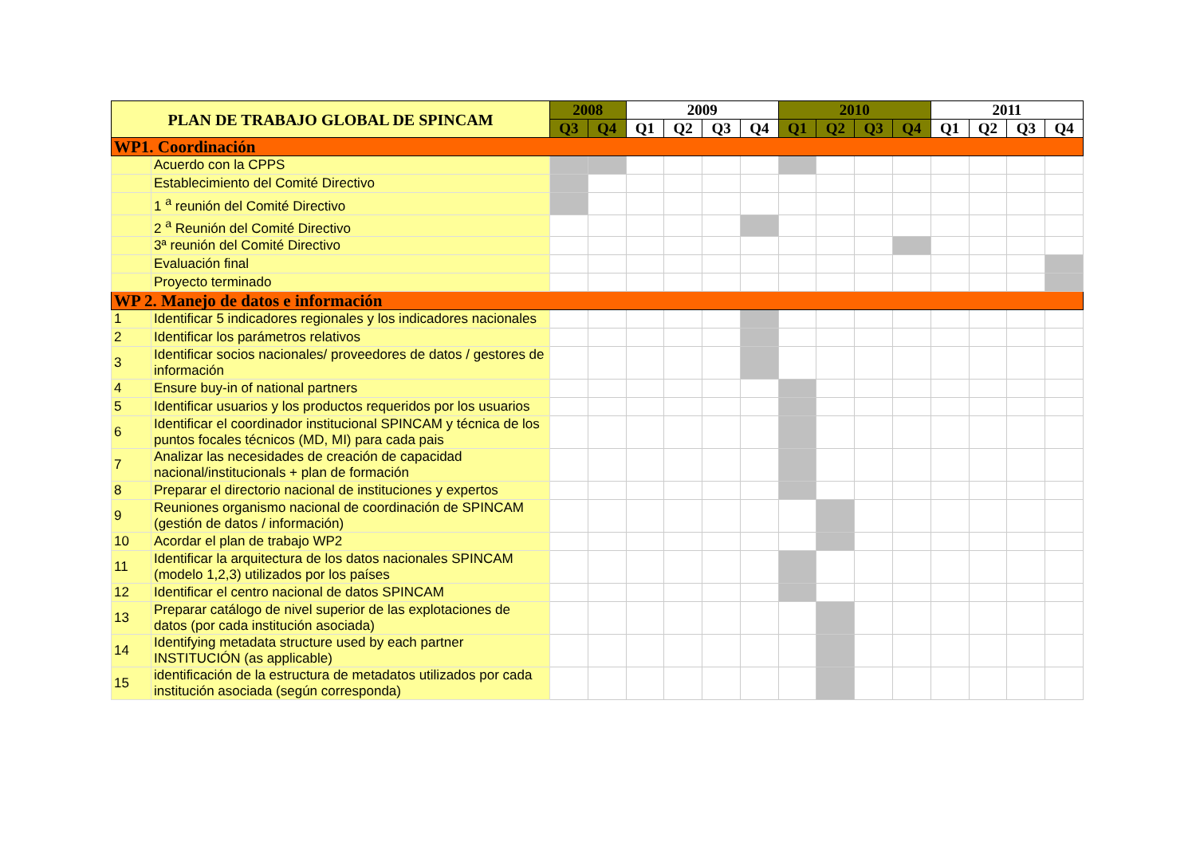| PLAN DE TRABAJO GLOBAL DE SPINCAM | | 2008 | | 2009 | | | | 2010 | | | | 2011 | | | |
| --- | --- | --- | --- | --- | --- | --- | --- | --- | --- | --- | --- | --- | --- | --- | --- |
| | | Q3 | Q4 | Q1 | Q2 | Q3 | Q4 | Q1 | Q2 | Q3 | Q4 | Q1 | Q2 | Q3 | Q4 |
| WP1. Coordinación | | | | | | | | | | | | | | | |
| | Acuerdo con la CPPS | | | | | | | | | | | | | | |
| | Establecimiento del Comité Directivo | | | | | | | | | | | | | | |
| | 1 <sup>a</sup> reunión del Comité Directivo | | | | | | | | | | | | | | |
| | 2 <sup>a</sup> Reunión del Comité Directivo | | | | | | | | | | | | | | |
| | 3ª reunión del Comité Directivo | | | | | | | | | | | | | | |
| | Evaluación final | | | | | | | | | | | | | | |
| | Proyecto terminado | | | | | | | | | | | | | | |
| WP 2. Manejo de datos e información | | | | | | | | | | | | | | | |
| 1 | Identificar 5 indicadores regionales y los indicadores nacionales | | | | | | | | | | | | | | |
| 2 | Identificar los parámetros relativos | | | | | | | | | | | | | | |
| 3 | Identificar socios nacionales/ proveedores de datos / gestores de información | | | | | | | | | | | | | | |
| 4 | Ensure buy-in of national partners | | | | | | | | | | | | | | |
| 5 | Identificar usuarios y los productos requeridos por los usuarios | | | | | | | | | | | | | | |
| 6 | Identificar el coordinador institucional SPINCAM y técnica de los puntos focales técnicos (MD, MI) para cada pais | | | | | | | | | | | | | | |
| 7 | Analizar las necesidades de creación de capacidad nacional/institucionals + plan de formación | | | | | | | | | | | | | | |
| 8 | Preparar el directorio nacional de instituciones y expertos | | | | | | | | | | | | | | |
| 9 | Reuniones organismo nacional de coordinación de SPINCAM (gestión de datos / información) | | | | | | | | | | | | | | |
| 10 | Acordar el plan de trabajo WP2 | | | | | | | | | | | | | | |
| 11 | Identificar la arquitectura de los datos nacionales SPINCAM (modelo 1,2,3) utilizados por los países | | | | | | | | | | | | | | |
| 12 | Identificar el centro nacional de datos SPINCAM | | | | | | | | | | | | | | |
| 13 | Preparar catálogo de nivel superior de las explotaciones de datos (por cada institución asociada) | | | | | | | | | | | | | | |
| 14 | Identifying metadata structure used by each partner INSTITUCIÓN (as applicable) | | | | | | | | | | | | | | |
| 15 | identificación de la estructura de metadatos utilizados por cada institución asociada (según corresponda) | | | | | | | | | | | | | | |